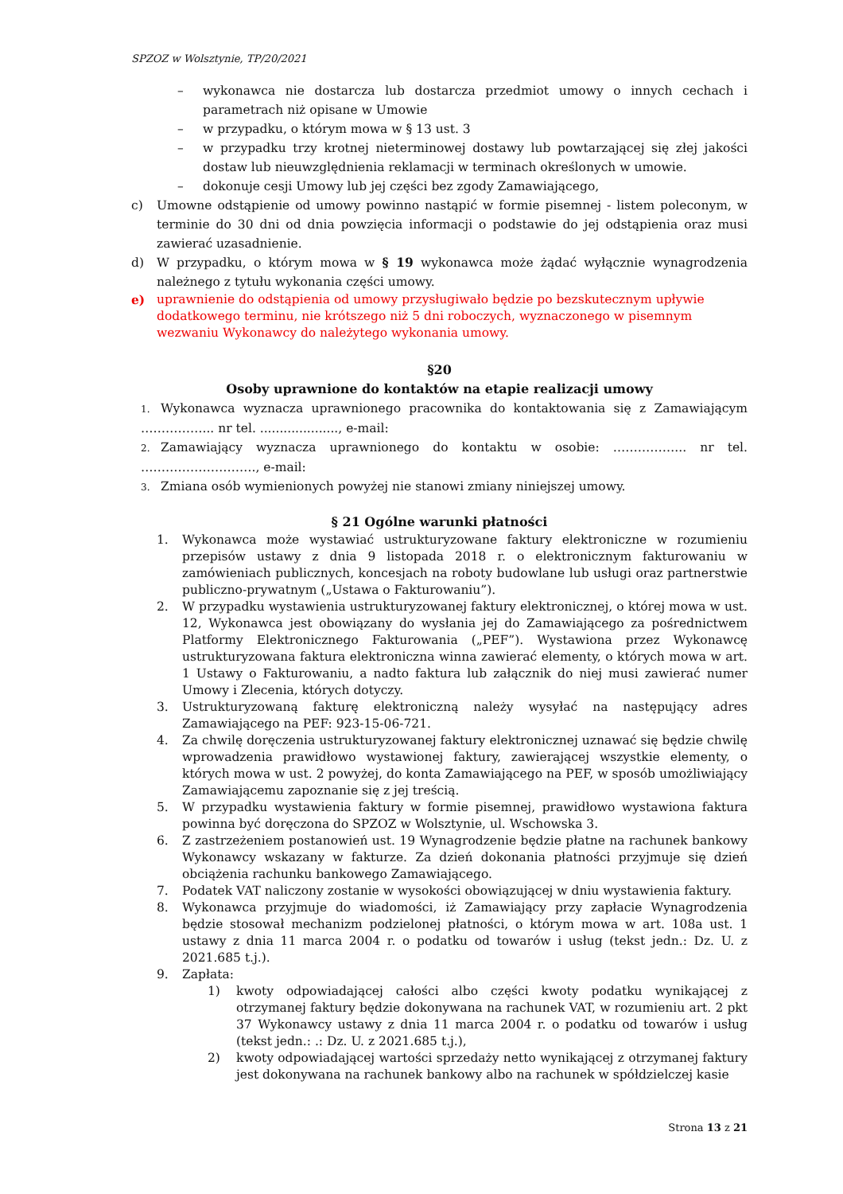SPZOZ w Wolsztynie, TP/20/2021
– wykonawca nie dostarcza lub dostarcza przedmiot umowy o innych cechach i parametrach niż opisane w Umowie
– w przypadku, o którym mowa w § 13 ust. 3
– w przypadku trzy krotnej nieterminowej dostawy lub powtarzającej się złej jakości dostaw lub nieuwzględnienia reklamacji w terminach określonych w umowie.
– dokonuje cesji Umowy lub jej części bez zgody Zamawiającego,
c) Umowne odstąpienie od umowy powinno nastąpić w formie pisemnej - listem poleconym, w terminie do 30 dni od dnia powzięcia informacji o podstawie do jej odstąpienia oraz musi zawierać uzasadnienie.
d) W przypadku, o którym mowa w § 19 wykonawca może żądać wyłącznie wynagrodzenia należnego z tytułu wykonania części umowy.
e) uprawnienie do odstąpienia od umowy przysługiwało będzie po bezskutecznym upływie dodatkowego terminu, nie krótszego niż 5 dni roboczych, wyznaczonego w pisemnym wezwaniu Wykonawcy do należytego wykonania umowy.
§20
Osoby uprawnione do kontaktów na etapie realizacji umowy
1. Wykonawca wyznacza uprawnionego pracownika do kontaktowania się z Zamawiającym ……………... nr tel. ...................., e-mail:
2. Zamawiający wyznacza uprawnionego do kontaktu w osobie: ……………... nr tel. ………………………., e-mail:
3. Zmiana osób wymienionych powyżej nie stanowi zmiany niniejszej umowy.
§ 21 Ogólne warunki płatności
1. Wykonawca może wystawiać ustrukturyzowane faktury elektroniczne w rozumieniu przepisów ustawy z dnia 9 listopada 2018 r. o elektronicznym fakturowaniu w zamówieniach publicznych, koncesjach na roboty budowlane lub usługi oraz partnerstwie publiczno-prywatnym („Ustawa o Fakturowaniu”).
2. W przypadku wystawienia ustrukturyzowanej faktury elektronicznej, o której mowa w ust. 12, Wykonawca jest obowiązany do wysłania jej do Zamawiającego za pośrednictwem Platformy Elektronicznego Fakturowania („PEF”). Wystawiona przez Wykonawcę ustrukturyzowana faktura elektroniczna winna zawierać elementy, o których mowa w art. 1 Ustawy o Fakturowaniu, a nadto faktura lub załącznik do niej musi zawierać numer Umowy i Zlecenia, których dotyczy.
3. Ustrukturyzowaną fakturę elektroniczną należy wysyłać na następujący adres Zamawiającego na PEF: 923-15-06-721.
4. Za chwilę doręczenia ustrukturyzowanej faktury elektronicznej uznawać się będzie chwilę wprowadzenia prawidłowo wystawionej faktury, zawierającej wszystkie elementy, o których mowa w ust. 2 powyżej, do konta Zamawiającego na PEF, w sposób umożliwiający Zamawiającemu zapoznanie się z jej treścią.
5. W przypadku wystawienia faktury w formie pisemnej, prawidłowo wystawiona faktura powinna być doręczona do SPZOZ w Wolsztynie, ul. Wschowska 3.
6. Z zastrzeżeniem postanowień ust. 19 Wynagrodzenie będzie płatne na rachunek bankowy Wykonawcy wskazany w fakturze. Za dzień dokonania płatności przyjmuje się dzień obciążenia rachunku bankowego Zamawiającego.
7. Podatek VAT naliczony zostanie w wysokości obowiązującej w dniu wystawienia faktury.
8. Wykonawca przyjmuje do wiadomości, iż Zamawiający przy zapłacie Wynagrodzenia będzie stosował mechanizm podzielonej płatności, o którym mowa w art. 108a ust. 1 ustawy z dnia 11 marca 2004 r. o podatku od towarów i usług (tekst jedn.: Dz. U. z 2021.685 t.j.).
9. Zapłata:
1) kwoty odpowiadającej całości albo części kwoty podatku wynikającej z otrzymanej faktury będzie dokonywana na rachunek VAT, w rozumieniu art. 2 pkt 37 Wykonawcy ustawy z dnia 11 marca 2004 r. o podatku od towarów i usług (tekst jedn.: .: Dz. U. z 2021.685 t.j.),
2) kwoty odpowiadającej wartości sprzedaży netto wynikającej z otrzymanej faktury jest dokonywana na rachunek bankowy albo na rachunek w spółdzielczej kasie
Strona 13 z 21